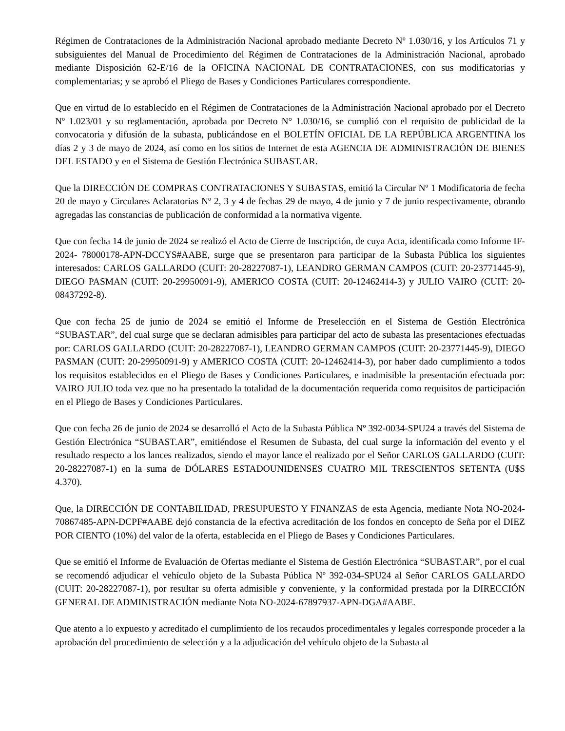Régimen de Contrataciones de la Administración Nacional aprobado mediante Decreto Nº 1.030/16, y los Artículos 71 y subsiguientes del Manual de Procedimiento del Régimen de Contrataciones de la Administración Nacional, aprobado mediante Disposición 62-E/16 de la OFICINA NACIONAL DE CONTRATACIONES, con sus modificatorias y complementarias; y se aprobó el Pliego de Bases y Condiciones Particulares correspondiente.
Que en virtud de lo establecido en el Régimen de Contrataciones de la Administración Nacional aprobado por el Decreto Nº 1.023/01 y su reglamentación, aprobada por Decreto N° 1.030/16, se cumplió con el requisito de publicidad de la convocatoria y difusión de la subasta, publicándose en el BOLETÍN OFICIAL DE LA REPÚBLICA ARGENTINA los días 2 y 3 de mayo de 2024, así como en los sitios de Internet de esta AGENCIA DE ADMINISTRACIÓN DE BIENES DEL ESTADO y en el Sistema de Gestión Electrónica SUBAST.AR.
Que la DIRECCIÓN DE COMPRAS CONTRATACIONES Y SUBASTAS, emitió la Circular Nº 1 Modificatoria de fecha 20 de mayo y Circulares Aclaratorias Nº 2, 3 y 4 de fechas 29 de mayo, 4 de junio y 7 de junio respectivamente, obrando agregadas las constancias de publicación de conformidad a la normativa vigente.
Que con fecha 14 de junio de 2024 se realizó el Acto de Cierre de Inscripción, de cuya Acta, identificada como Informe IF-2024- 78000178-APN-DCCYS#AABE, surge que se presentaron para participar de la Subasta Pública los siguientes interesados: CARLOS GALLARDO (CUIT: 20-28227087-1), LEANDRO GERMAN CAMPOS (CUIT: 20-23771445-9), DIEGO PASMAN (CUIT: 20-29950091-9), AMERICO COSTA (CUIT: 20-12462414-3) y JULIO VAIRO (CUIT: 20-08437292-8).
Que con fecha 25 de junio de 2024 se emitió el Informe de Preselección en el Sistema de Gestión Electrónica “SUBAST.AR”, del cual surge que se declaran admisibles para participar del acto de subasta las presentaciones efectuadas por: CARLOS GALLARDO (CUIT: 20-28227087-1), LEANDRO GERMAN CAMPOS (CUIT: 20-23771445-9), DIEGO PASMAN (CUIT: 20-29950091-9) y AMERICO COSTA (CUIT: 20-12462414-3), por haber dado cumplimiento a todos los requisitos establecidos en el Pliego de Bases y Condiciones Particulares, e inadmisible la presentación efectuada por: VAIRO JULIO toda vez que no ha presentado la totalidad de la documentación requerida como requisitos de participación en el Pliego de Bases y Condiciones Particulares.
Que con fecha 26 de junio de 2024 se desarrolló el Acto de la Subasta Pública Nº 392-0034-SPU24 a través del Sistema de Gestión Electrónica “SUBAST.AR”, emitiéndose el Resumen de Subasta, del cual surge la información del evento y el resultado respecto a los lances realizados, siendo el mayor lance el realizado por el Señor CARLOS GALLARDO (CUIT: 20-28227087-1) en la suma de DÓLARES ESTADOUNIDENSES CUATRO MIL TRESCIENTOS SETENTA (U$S 4.370).
Que, la DIRECCIÓN DE CONTABILIDAD, PRESUPUESTO Y FINANZAS de esta Agencia, mediante Nota NO-2024- 70867485-APN-DCPF#AABE dejó constancia de la efectiva acreditación de los fondos en concepto de Seña por el DIEZ POR CIENTO (10%) del valor de la oferta, establecida en el Pliego de Bases y Condiciones Particulares.
Que se emitió el Informe de Evaluación de Ofertas mediante el Sistema de Gestión Electrónica “SUBAST.AR”, por el cual se recomendó adjudicar el vehículo objeto de la Subasta Pública Nº 392-034-SPU24 al Señor CARLOS GALLARDO (CUIT: 20-28227087-1), por resultar su oferta admisible y conveniente, y la conformidad prestada por la DIRECCIÓN GENERAL DE ADMINISTRACIÓN mediante Nota NO-2024-67897937-APN-DGA#AABE.
Que atento a lo expuesto y acreditado el cumplimiento de los recaudos procedimentales y legales corresponde proceder a la aprobación del procedimiento de selección y a la adjudicación del vehículo objeto de la Subasta al